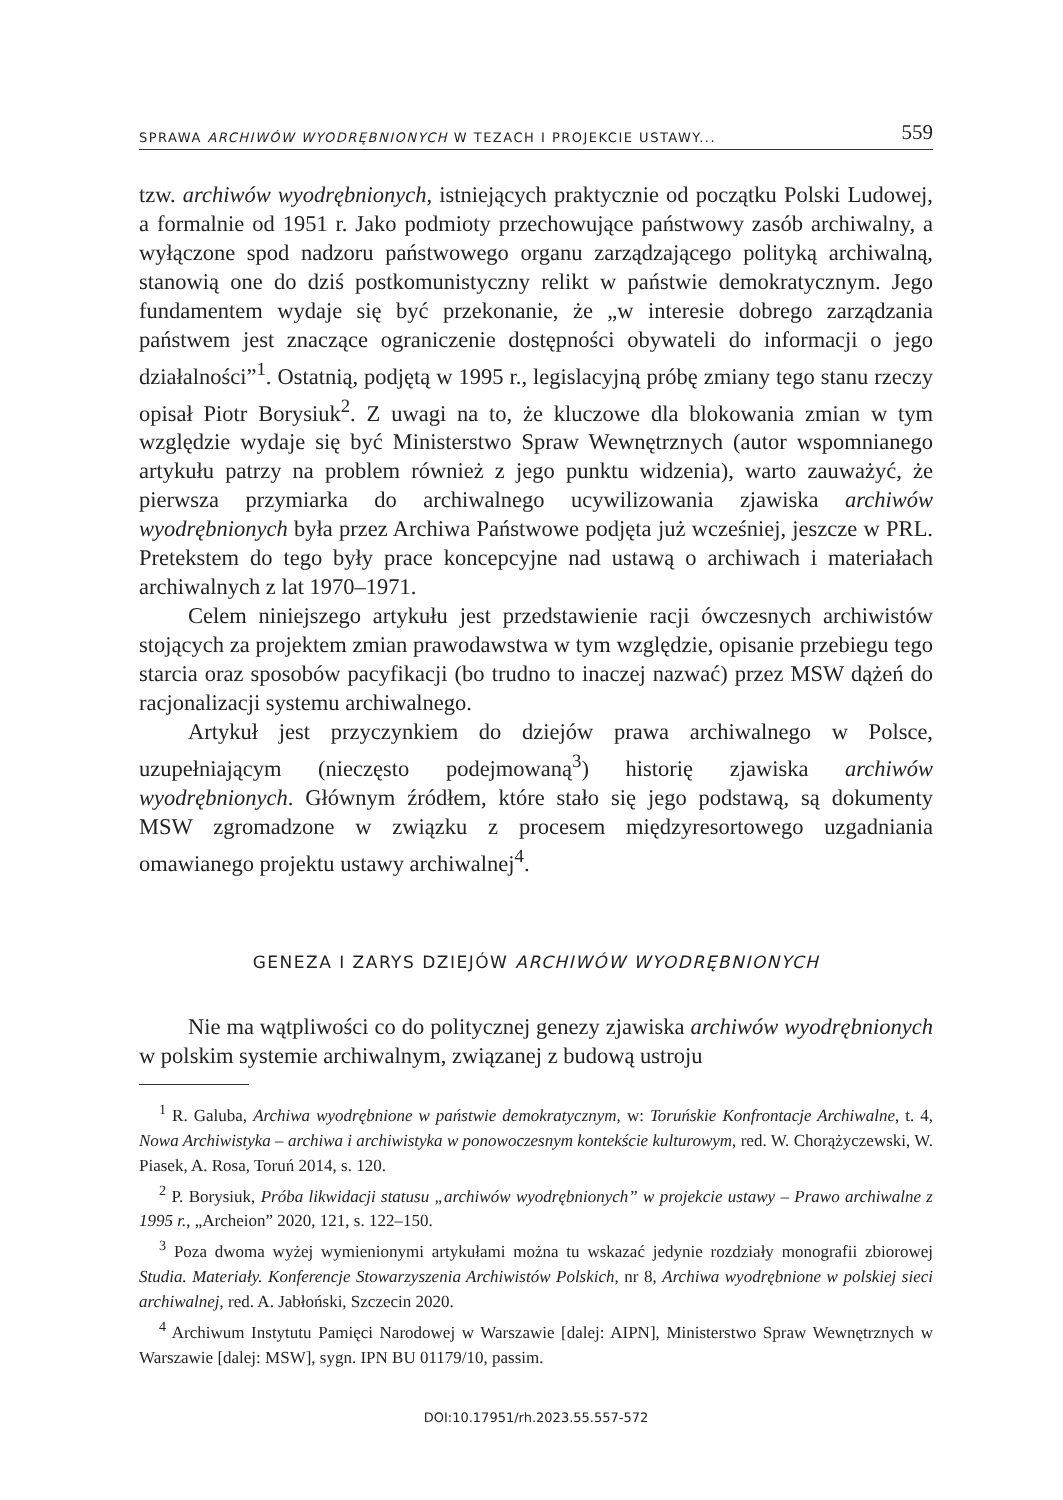SPRAWA ARCHIWÓW WYODRĘBNIONYCH W TEZACH I PROJEKCIE USTAWY... 559
tzw. archiwów wyodrębnionych, istniejących praktycznie od początku Polski Ludowej, a formalnie od 1951 r. Jako podmioty przechowujące państwowy zasób archiwalny, a wyłączone spod nadzoru państwowego organu zarządzającego polityką archiwalną, stanowią one do dziś postkomunistyczny relikt w państwie demokratycznym. Jego fundamentem wydaje się być przekonanie, że „w interesie dobrego zarządzania państwem jest znaczące ograniczenie dostępności obywateli do informacji o jego działalności”<sup>1</sup>. Ostatnią, podjętą w 1995 r., legislacyjną próbę zmiany tego stanu rzeczy opisał Piotr Borysiuk<sup>2</sup>. Z uwagi na to, że kluczowe dla blokowania zmian w tym względzie wydaje się być Ministerstwo Spraw Wewnętrznych (autor wspomnianego artykułu patrzy na problem również z jego punktu widzenia), warto zauważyć, że pierwsza przymiarka do archiwalnego ucywilizowania zjawiska archiwów wyodrębnionych była przez Archiwa Państwowe podjęta już wcześniej, jeszcze w PRL. Pretekstem do tego były prace koncepcyjne nad ustawą o archiwach i materiałach archiwalnych z lat 1970–1971.
Celem niniejszego artykułu jest przedstawienie racji ówczesnych archiwistów stojących za projektem zmian prawodawstwa w tym względzie, opisanie przebiegu tego starcia oraz sposobów pacyfikacji (bo trudno to inaczej nazwać) przez MSW dążeń do racjonalizacji systemu archiwalnego.
Artykuł jest przyczynkiem do dziejów prawa archiwalnego w Polsce, uzupełniającym (nieczęsto podejmowaną<sup>3</sup>) historię zjawiska archiwów wyodrębnionych. Głównym źródłem, które stało się jego podstawą, są dokumenty MSW zgromadzone w związku z procesem międzyresortowego uzgadniania omawianego projektu ustawy archiwalnej<sup>4</sup>.
GENEZA I ZARYS DZIEJÓW ARCHIWÓW WYODRĘBNIONYCH
Nie ma wątpliwości co do politycznej genezy zjawiska archiwów wyodrębnionych w polskim systemie archiwalnym, związanej z budową ustroju
<sup>1</sup> R. Galuba, Archiwa wyodrębnione w państwie demokratycznym, w: Toruńskie Konfrontacje Archiwalne, t. 4, Nowa Archiwistyka – archiwa i archiwistyka w ponowoczesnym kontekście kulturowym, red. W. Chorążyczewski, W. Piasek, A. Rosa, Toruń 2014, s. 120.
<sup>2</sup> P. Borysiuk, Próba likwidacji statusu „archiwów wyodrębnionych” w projekcie ustawy – Prawo archiwalne z 1995 r., „Archeion” 2020, 121, s. 122–150.
<sup>3</sup> Poza dwoma wyżej wymienionymi artykułami można tu wskazać jedynie rozdziały monografii zbiorowej Studia. Materiały. Konferencje Stowarzyszenia Archiwistów Polskich, nr 8, Archiwa wyodrębnione w polskiej sieci archiwalnej, red. A. Jabłoński, Szczecin 2020.
<sup>4</sup> Archiwum Instytutu Pamięci Narodowej w Warszawie [dalej: AIPN], Ministerstwo Spraw Wewnętrznych w Warszawie [dalej: MSW], sygn. IPN BU 01179/10, passim.
DOI:10.17951/rh.2023.55.557-572